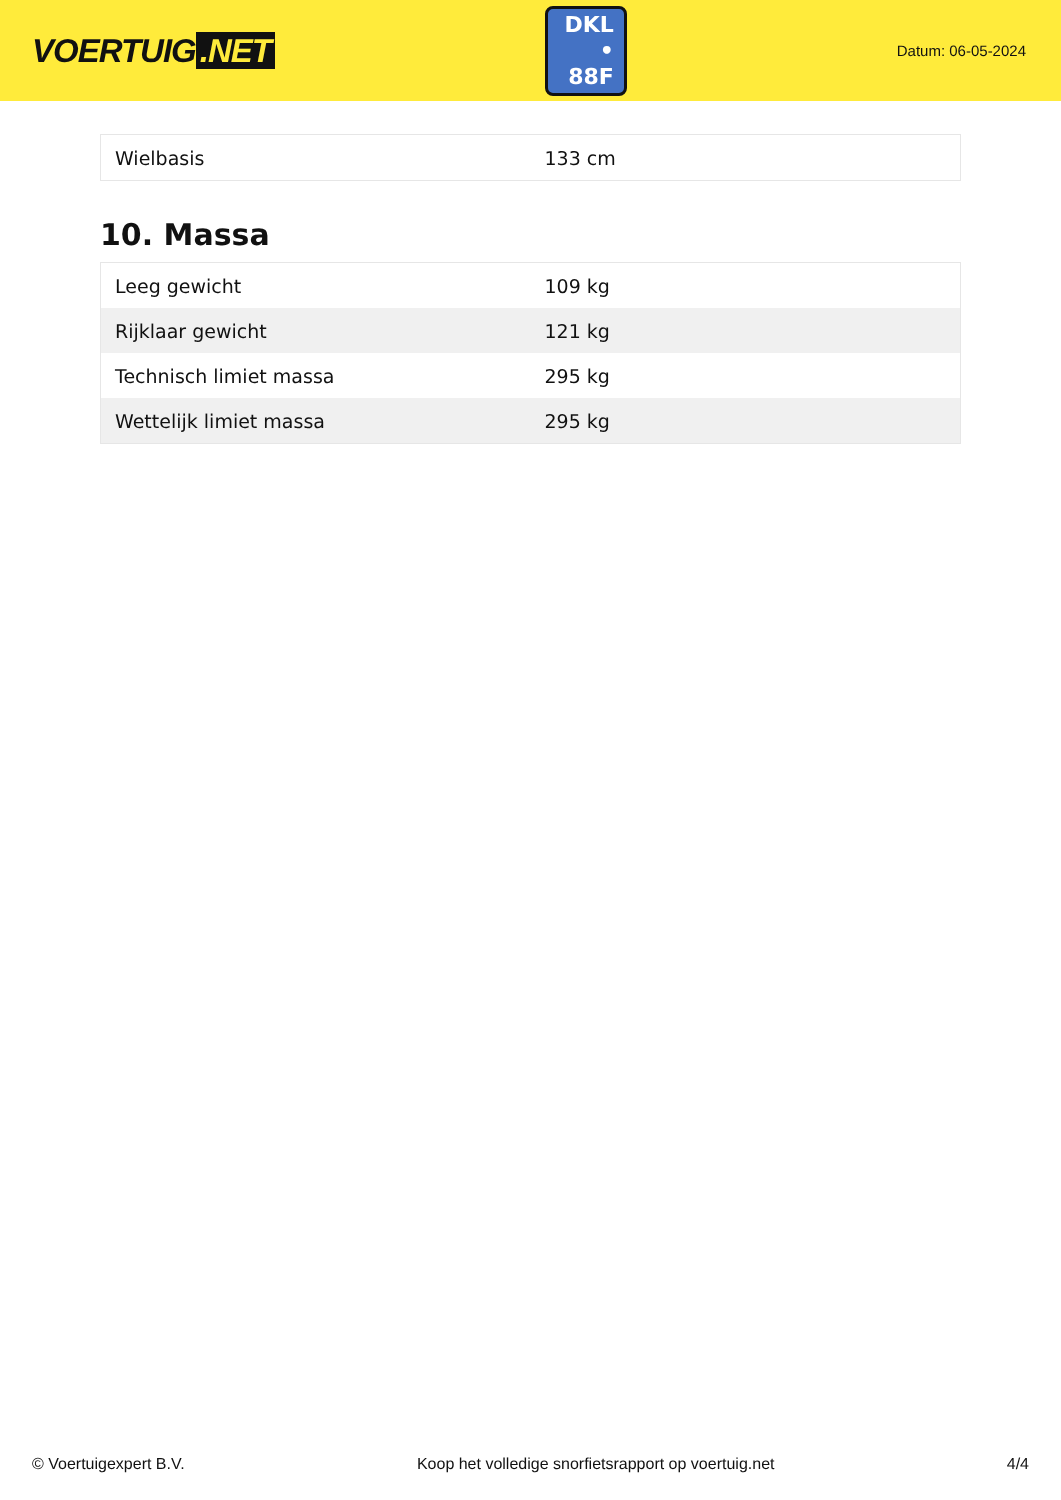VOERTUIG.NET
DKL
• 88F
Datum: 06-05-2024
| Wielbasis | 133 cm |
10. Massa
| Leeg gewicht | 109 kg |
| Rijklaar gewicht | 121 kg |
| Technisch limiet massa | 295 kg |
| Wettelijk limiet massa | 295 kg |
© Voertuigexpert B.V. Koop het volledige snorfietsrapport op voertuig.net 4/4